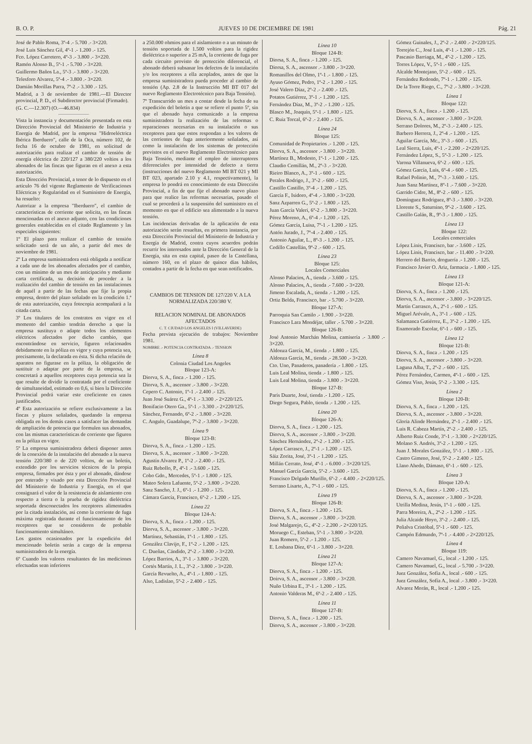B. O. P. JUEVES 10 DE DICIEMBRE DE 1981 Pág. 21
José de Pablo Roma, 3º-4 .- 5.700 .- 3×220.
José Luis Sánchez Gil, 4º-1 .- 1.200 .- 125.
Fco. López Carretero, 4º-3 .- 3.800 .- 3×220.
Ramón Alonso B., 5º-1 .- 5.700 .- 3×220.
Guillermo Baños La., 5º-3 .- 3.800 .- 3×220.
Telesforo Alvarez, 5º-4 .- 3.800 .- 3×220.
Damián Morillas Parra, 7º-2 .- 3.300 .- 125.
Madrid, a 3 de noviembre de 1981.—El Director provincial, P. D., el Subdirector provincial (Firmado).
(G. C.—12.307) (O.—46.834)
Vista la instancia y documentación presentada en esta Dirección Provincial del Ministerio de Industria y Energía de Madrid, por la empresa "Hidroeléctrica Ibérica Iberduero", calle de la Oca, número 102, de fecha 16 de octubre de 1981, en solicitud de autorización para realizar el cambio de tensión de energía eléctrica de 220/127 a 380/220 voltios a los abonados de las fincas que figuran en el anexo a esta autorización.
Esta Dirección Provincial, a tenor de lo dispuesto en el artículo 76 del vigente Reglamento de Verificaciones Eléctricas y Regularidad en el Suministro de Energía, ha resuelto:
Autorizar a la empresa "Iberduero", el cambio de características de corriente que solicita, en las fincas mencionadas en el anexo adjunto, con las condiciones generales establecidas en el citado Reglamento y las especiales siguientes:
1º El plazo para realizar el cambio de tensión solicitado será de un año, a partir del mes de noviembre de 1981.
2º La empresa suministradora está obligada a notificar a cada uno de los abonados afectados por el cambio, con un mínimo de un mes de anticipación y mediante carta certificada, su decisión de proceder a la realización del cambio de tensión en las instalaciones de aquél a partir de las fechas que fije la propia empresa, dentro del plazo señalado en la condición 1.ª de esta autorización, cuya fotocopia acompañará a la citada carta.
3º Los titulares de los contratos en vigor en el momento del cambio tendrán derecho a que la empresa sustituya o adapte todos los elementos eléctricos afectados por dicho cambio, que encontrándose en servicio, figuren relacionados debidamente en la póliza en vigor y cuya potencia sea, precisamente, la declarada en ésta. Si dicha relación de aparatos no figurase en la póliza, la obligación de sustituir o adaptar por parte de la empresa, se concretará a aquellos receptores cuya potencia sea la que resulte de dividir la contratada por el coeficiente de simultaneidad, estimado en 0,6, si bien la Dirección Provincial podrá variar este coeficiente en casos justificados.
4º Esta autorización se refiere exclusivamente a las fincas y plazos señalados, quedando la empresa obligada en los demás casos a satisfacer las demandas de ampliación de potencia que formulen sus abonados, con las mismas características de corriente que figuren en la póliza en vigor.
5º La empresa suministradora deberá disponer antes de la conexión de la instalación del abonado a la nueva tensión 220/380 o de 220 voltios, de un boletín, extendido por los servicios técnicos de la propia empresa, firmados por ésta y por el abonado, dándose por enterado y visado por esta Dirección Provincial del Ministerio de Industria y Energía, en el que consignará el valor de la resistencia de aislamiento con respecto a tierra o la prueba de rigidez dieléctrica soportada desconectados los receptores alimentados por la citada instalación, así como la corriente de fuga máxima registrada durante el funcionamiento de los receptores que se consideren de probable funcionamiento simultáneo.
Los gastos ocasionados por la expedición del mencionado boletín serán a cargo de la empresa suministradora de la energía.
6º Cuando los valores resultantes de las mediciones efectuadas sean inferiores
a 250.000 ohmios para el aislamiento o a un minuto de tensión soportada de 1.500 voltios para la rigidez dieléctrica o superior a 25 mA, la corriente de fuga por cada circuito provisto de protección diferencial, el abonado deberá subsanar los defectos de la instalación y/o los receptores a ella acoplados, antes de que la empresa suministradora pueda proceder al cambio de tensión (Ap. 2.8 de la Instrucción MI BT 017 del nuevo Reglamento Electrotécnico para Baja Tensión).
7º Transcurrido un mes a contar desde la fecha de su expedición del boletín a que se refiere el punto 5º, sin que el abonado haya comunicado a la empresa suministradora la realización de las reformas o reparaciones necesarias en su instalación o sus receptores para que estos respondan a los valores de las corrientes de fuga anteriormente señalados, así como la instalación de los sistemas de protección previstos en el nuevo Reglamento Electrotécnico para Baja Tensión, mediante el empleo de interruptores diferenciales por intensidad de defecto a tierra (instrucciones del nuevo Reglamento MI BT 021 y MI BT 023, apartado 2.10 y 4.1, respectivamente), la empresa lo pondrá en conocimiento de esta Dirección Provincial, a fin de que fije el abonado nuevo plazo para que realice las reformas necesarias, pasado el cual se procederá a la suspensión del suministro en el momento en que el edificio sea alimentado a la nueva tensión.
Las incidencias derivadas de la aplicación de esta autorización serán resueltas, en primera instancia, por esta Dirección Provincial del Ministerio de Industria y Energía de Madrid, contra cuyos acuerdos podrán recurrir los interesados ante la Dirección General de la Energía, sita en esta capital, paseo de la Castellana, número 160, en el plazo de quince días hábiles, contados a partir de la fecha en que sean notificados.
CAMBIOS DE TENSION DE 127/220 V. A LA NORMALIZADA 220/380 V.
RELACION NOMINAL DE ABONADOS AFECTADOS
C. T. CIUDAD LOS ANGELES I (VILLAVERDE)
Fecha prevista ejecución de trabajos: Noviembre 1981.
NOMBRE .- POTENCIA CONTRATADA .- TENSION
Línea 8
Colonia Ciudad Los Angeles
Bloque 123-A:
Diorva, S. A., finca .- 1.200 .- 125.
Diorva, S. A., ascensor .- 3.800 .- 3×220.
Cepero C. Antonio, 1º-1 .- 2.400 .- 125.
Juan José Suárez G., 4º-1 .- 3.300 .- 2×220/125.
Bonifacio Otero Ga., 5º-1 .- 3.300 .- 2×220/125.
Sánchez, Fernando, 6º-2 .- 3.800 .- 3×220.
C. Angulo, Guadalupe, 7º-2 .- 3.800 .- 3×220.
Línea 9
Bloque 123-B:
Diorva, S. A., finca .- 1.200 .- 125.
Diorva, S. A., ascensor .- 3.800 .- 3×220.
Agustín Alvarez P., 1º-2 .- 2.400 .- 125.
Ruiz Rebollo, P., 4º-1 .- 3.600 .- 125.
Cobo Gdo., Mercedes, 5º-1 .- 1.800 .- 125.
Mateo Solera Lafuente, 5º-2 .- 3.800 .- 3×220.
Sanz Sancho, J. J., 6º-1 .- 1.200 .- 125.
Cámara García, Francisco, 6º-2 .- 1.200 .- 125.
Línea 22
Bloque 124-A:
Diorva, S. A., finca .- 1.200 .- 125.
Diorva, S. A., ascensor .- 3.800 .- 3×220.
Martínez, Sebastián, 1º-1 .- 1.800 .- 125.
González Clavijo, F., 1º-2 .- 1.200 .- 125.
C. Dueñas, Cándido, 2º-2 .- 3.800 .- 3×220.
López Barrios, A., 3º-1 .- 3.800 .- 3×220.
Cortés Martín, J. L., 3º-2 .- 3.800 .- 3×220.
García Revuelto, A., 4º-1 .- 1.800 .- 125.
Also, Ladislao, 5º-2 .- 2.400 .- 125.
Línea 10
Bloque 124-B:
Diorsa, S. A., finca .- 1.200 .- 125.
Diorsa, S. A., ascensor .- 3.800 .- 3×220.
Romanillos del Olmo, 1º-1 .- 1.800 .- 125.
Ayuso Gómez, Pedro, 1º-2 .- 1.200 .- 125.
José Valero Díaz, 2º-2 .- 2.400 .- 125.
Potatos Gutiérrez, 3º-1 .- 1.200 .- 125.
Fernández Díaz, M., 3º-2 .- 1.200 .- 125.
Blasco M., Joaquín, 5º-1 .- 1.800 .- 125.
C. Ruiz Torcal, 6º-2 .- 2.400 .- 125.
Línea 24
Bloque 125:
Comunidad de Propietarios .- 1.200 .- 125.
Diorva, S. A., ascensor .- 3.800 .- 3×220.
Martínez B., Modesto, 1º-1 .- 1.200 .- 125.
Claudio Cemillán, M., 2º-3 .- 3×220.
Rieiro Blanco, A., 3º-1 .- 600 .- 125.
Perales Rodrigo, J., 3º-2 .- 600 .- 125.
Castillo Castillo, 3º-4 .- 1.200 .- 125.
García F., Isidoro, 4º-4 .- 3.800 .- 3×220.
Sanz Azparren G., 5º-2 .- 1.800 .- 125.
Juan García Valeri, 6º-2 .- 3.800 .- 3×220.
Pérez Moreno, A., 6º-4 .- 1.200 .- 125.
Gómez García, Luisa, 7º-1 .- 1.200 .- 125.
Antón Jurado, J., 7º-4 .- 2.400 .- 125.
Antonio Aguilar, L., 8º-3 .- 1.200 .- 125.
Cedillo Castellán, 9º-2 .- 600 .- 125.
Línea 23
Bloque 125:
Locales Comerciales
Alonso Palacios, A., tienda .- 3.600 .- 125.
Alonso Palacios, A., tienda .- 7.600 .- 3×220.
Jimeno Escalada, A., tienda .- 1.200 .- 125.
Ortiz Belda, Francisco, bar .- 5.700 .- 3×220.
Bloque 127-A:
Parroquia San Camilo .- 1.900 .- 3×220.
Francisco Lara Mondéjar, taller .- 5.700 .- 3×220.
Bloque 126-B:
José Antonio Marchán Molina, camisería .- 3.800 .- 3×220.
Aldonza García, M., tienda .- 1.800 .- 125.
Aldonza García, M., tienda .- 28.500 .- 3×220.
Cto. Uno, Panaderos, panadería .- 1.800 .- 125.
Luis Leal Molina, tienda .- 1.800 .- 125.
Luis Leal Molina, tienda .- 3.800 .- 3×220.
Bloque 127-B:
París Duarte, José, tienda .- 1.200 .- 125.
Diego Segura, Pablo, tienda .- 1.200 .- 125.
Línea 20
Bloque 126-A:
Diorva, S. A., finca .- 1.200 .- 125.
Diorva, S. A., ascensor .- 3.800 .- 3×220.
Sánchez Hernández, 2º-2 .- 1.200 .- 125.
López Carrasco, J., 2º-1 .- 1.200 .- 125.
Sáiz Zorita, José, 3º-1 .- 1.200 .- 125.
Millán Cerrato, José, 4º-1 .- 6.000 .- 3×220/125.
Manuel García García, 5º-2 .- 3.600 .- 125.
Francisco Delgado Murillo, 6º-2 .- 4.400 .- 2×220/125.
Serrano Lisarte, A., 7º-1 .- 600 .- 125.
Línea 19
Bloque 126-B:
Diorva, S. A., finca .- 1.200 .- 125.
Diorva, S. A., ascensor .- 3.800 .- 3×220.
José Malgarejo, G., 4º-2 .- 2.200 .- 2×220/125.
Moruego C., Esteban, 5º-1 .- 3.800 .- 3×220.
Juan Romero, 5º-2 .- 1.200 .- 125.
E. Losbana Díez, 6º-1 .- 3.800 .- 3×220.
Línea 21
Bloque 127-A:
Diorva, S. A., finca .- 1.200 .- 125.
Doirva, S. A., ascensor .- 3.800 .- 3×220.
Nuño Urbina E., 3º-1 .- 1.200 .- 125.
Antonio Valderas M., 6º-2 .- 2.400 .- 125.
Línea 11
Bloque 127-B:
Diorva, S. A., finca .- 1.200 .- 125.
Diorva, S. A., ascensor .- 3.800 .- 3×220.
Gómez Guinales, J., 2º-2 .- 2.400 .- 2×220/125.
Torrejón C., José Luis, 4º-1 .- 1.200 .- 125.
Pascasio Barriaga, M., 4º-2 .- 1.200 .- 125.
Torres López, V., 5º-1 .- 600 .- 125.
Alcalde Montejano, 5º-2 .- 600 .- 125.
Fernández Redondo, 7º-1 .- 1.200 .- 125.
De la Torre Riego, C., 7º-2 .- 3.800 .- 3×220.
Línea 1
Bloque 122:
Diorva, S. A., finca .- 1.200 .- 125.
Diorva, S. A., ascensor .- 3.800 .- 3×220.
Serrano Dolores, M., 2º-3 .- 2.400 .- 125.
Barbero Herrera, J., 2º-4 .- 1.200 .- 125.
Aguilar García, Mc., 3º-3 .- 600 .- 125.
Leal Sierra, Luis, 4º-1 .- 2.200 .- 2×220/125.
Fernández López, S., 5º-3 .- 1.200 .- 125.
Varona Villanueva, 6º-2 .- 600 .- 125.
Gómez García, Luis, 6º-4 .- 600 .- 125.
Rafael Polinio, M., 7º-3 .- 3.600 .- 125.
Juan Sanz Martínez, 8º-1 .- 7.600 .- 3×220.
Garrido Cidre, M., 8º-2 .- 600 .- 125.
Domínguez Rodríguez, 8º-3 .- 3.800 .- 3×220.
Llorente S., Saturnino, 9º-2 .- 3.600 .- 125.
Castillo Galán, R., 9º-3 .- 1.800 .- 125.
Línea 13
Bloque 122:
Locales comerciales
López Linis, Francisco, bar .- 3.600 .- 125.
López Linis, Francisco, bar .- 11.400 .- 3×220.
Herrero del Barrio, droguería .- 1.200 .- 125.
Francisco Javier O. Ariz, farmacia .- 1.800 .- 125.
Línea 13
Bloque 121-A:
Diorva, S. A., finca .- 1.200 .- 125.
Diorva, S. A., ascensor .- 3.800 .- 3×220/125.
Martín Carrasco, A., 2º-1 .- 600 .- 125.
Miguel Arévalo, A., 3º-1 .- 600 .- 125.
Salamanca Gutiérrez, E., 3º-2 .- 1.200 .- 125.
Enamorado Escolar, 6º-1 .- 600 .- 125.
Línea 12
Bloque 121-B:
Diorva, S. A., finca .- 1.200 .- 125
Diorva, S. A., ascensor .- 3.800 .- 3×220.
Laguna Alba, T., 2º-2 .- 600 .- 125.
Pérez Fernández, Carmen, 4º-1 .- 600 .- 125.
Gómez Viso, Jesús, 5º-2 .- 3.300 .- 125.
Línea 2
Bloque 120-B:
Diorva, S. A., finca .- 1.200 .- 125.
Diorva, S. A., ascensor .- 3.800 .- 3×220.
Gloria Alinde Hernández, 2º-1 .- 2.400 .- 125.
Luis R. Cabeza Martín, 2º-2 .- 2.400 .- 125.
Alberto Ruiz Conde, 3º-1 .- 3.300 .- 2×220/125.
Molano S. Andrés, 3º-2 .- 1.200 .- 125.
Juan J. Morales González, 5º-1 .- 1.800 .- 125.
Castro Gimeno, José, 5º-2 .- 2.400 .- 125.
Llano Ahedo, Dámaso, 6º-1 .- 600 .- 125.
Línea 3
Bloque 120-A:
Diorva, S. A., finca .- 1.200 .- 125.
Diorva, S. A., ascensor .- 3.800 .- 3×220.
Utrilla Medina, Jesús, 1º-1 .- 600 .- 125.
Parra Moreira, A., 2º-2 .- 1.200 .- 125.
Julia Alcaide Hoyo, 3º-2 .- 2.400 .- 125.
Peñalva Cristóbal, 5º-1 .- 600 .- 125.
Campón Edmundo, 7º-1 .- 4.400 .- 2×220/125.
Línea 4
Bloque 119:
Camero Navamuel, G., local .- 1.200 .- 125.
Camero Navamuel, G., local .- 5.700 .- 3×220.
Juez González, Sofía A., local .- 600 .- 125.
Juez González, Sofía A., local .- 3.800 .- 3×220.
Alvarez Morán, R., local .- 1.200 .- 125.